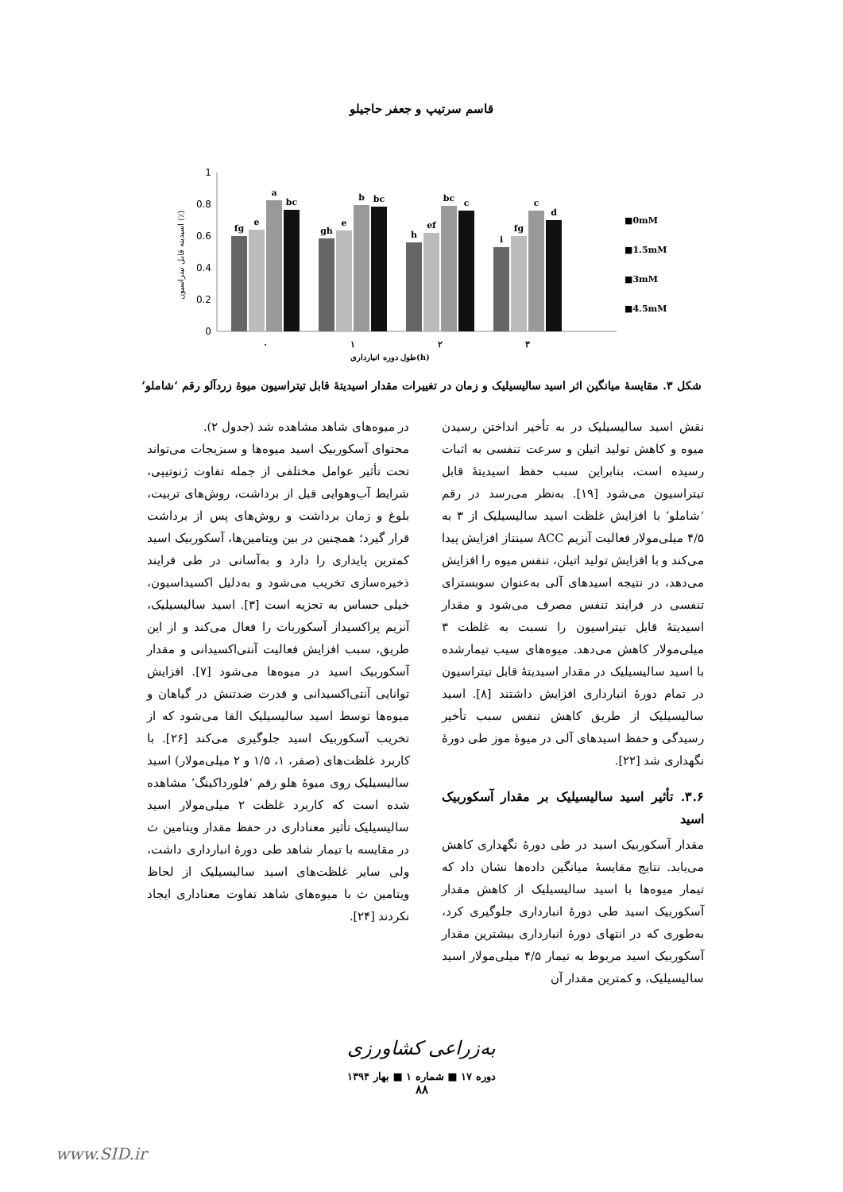قاسم سرتیپ و جعفر حاجیلو
1
0.8
0.6
0.4
0.2
0
fg
e
a
bc
gh
e
b
bc
h
ef
bc
c
i
fg
c
d
٠
١
٢
٣
طول دوره انبارداری(h)
■0mM
■1.5mM
■3mM
■4.5mM
اسیدیته قابل تیتراسیون (٪)
شکل ۳. مقایسهٔ میانگین اثر اسید سالیسیلیک و زمان در تغییرات مقدار اسیدیتهٔ قابل تیتراسیون میوهٔ زردآلو رقم ‘شاملو’
نقش اسید سالیسیلیک در به تأخیر انداختن رسیدن میوه و کاهش تولید اتیلن و سرعت تنفسی به اثبات رسیده است، بنابراین سبب حفظ اسیدیتهٔ قابل تیتراسیون می‌شود [۱۹]. به‌نظر می‌رسد در رقم ‘شاملو’ با افزایش غلظت اسید سالیسیلیک از ۳ به ۴/۵ میلی‌مولار فعالیت آنزیم ACC سینتاز افزایش پیدا می‌کند و با افزایش تولید اتیلن، تنفس میوه را افزایش می‌دهد، در نتیجه اسیدهای آلی به‌عنوان سوبسترای تنفسی در فرایند تنفس مصرف می‌شود و مقدار اسیدیتهٔ قابل تیتراسیون را نسبت به غلظت ۳ میلی‌مولار کاهش می‌دهد. میوه‌های سیب تیمارشده با اسید سالیسیلیک در مقدار اسیدیتهٔ قابل تیتراسیون در تمام دورهٔ انبارداری افزایش داشتند [۸]. اسید سالیسیلیک از طریق کاهش تنفس سبب تأخیر رسیدگی و حفظ اسیدهای آلی در میوهٔ موز طی دورهٔ نگهداری شد [۲۲].
۳.۶. تأثیر اسید سالیسیلیک بر مقدار آسکوربیک اسید
مقدار آسکوربیک اسید در طی دورهٔ نگهداری کاهش می‌یابد. نتایج مقایسهٔ میانگین داده‌ها نشان داد که تیمار میوه‌ها با اسید سالیسیلیک از کاهش مقدار آسکوربیک اسید طی دورهٔ انبارداری جلوگیری کرد، به‌طوری که در انتهای دورهٔ انبارداری بیشترین مقدار آسکوربیک اسید مربوط به تیمار ۴/۵ میلی‌مولار اسید سالیسیلیک، و کمترین مقدار آن
در میوه‌های شاهد مشاهده شد (جدول ۲).
محتوای آسکوربیک اسید میوه‌ها و سبزیجات می‌تواند تحت تأثیر عوامل مختلفی از جمله تفاوت ژنوتیپی، شرایط آب‌وهوایی قبل از برداشت، روش‌های تربیت، بلوغ و زمان برداشت و روش‌های پس از برداشت قرار گیرد؛ همچنین در بین ویتامین‌ها، آسکوربیک اسید کمترین پایداری را دارد و به‌آسانی در طی فرایند ذخیره‌سازی تخریب می‌شود و به‌دلیل اکسیداسیون، خیلی حساس به تجزیه است [۳]. اسید سالیسیلیک، آنزیم پراکسیداز آسکوربات را فعال می‌کند و از این طریق، سبب افزایش فعالیت آنتی‌اکسیدانی و مقدار آسکوربیک اسید در میوه‌ها می‌شود [۷]. افزایش توانایی آنتی‌اکسیدانی و قدرت ضدتنش در گیاهان و میوه‌ها توسط اسید سالیسیلیک القا می‌شود که از تخریب آسکوربیک اسید جلوگیری می‌کند [۲۶]. با کاربرد غلظت‌های (صفر، ۱، ۱/۵ و ۲ میلی‌مولار) اسید سالیسیلیک روی میوهٔ هلو رقم ‘فلورداکینگ’ مشاهده شده است که کاربرد غلظت ۲ میلی‌مولار اسید سالیسیلیک تأثیر معناداری در حفظ مقدار ویتامین ث در مقایسه با تیمار شاهد طی دورهٔ انبارداری داشت، ولی سایر غلظت‌های اسید سالیسیلیک از لحاظ ویتامین ث با میوه‌های شاهد تفاوت معناداری ایجاد نکردند [۲۴].
به‌زراعی کشاورزی
دوره ۱۷ ■ شماره ۱ ■ بهار ۱۳۹۴
۸۸
www.SID.ir